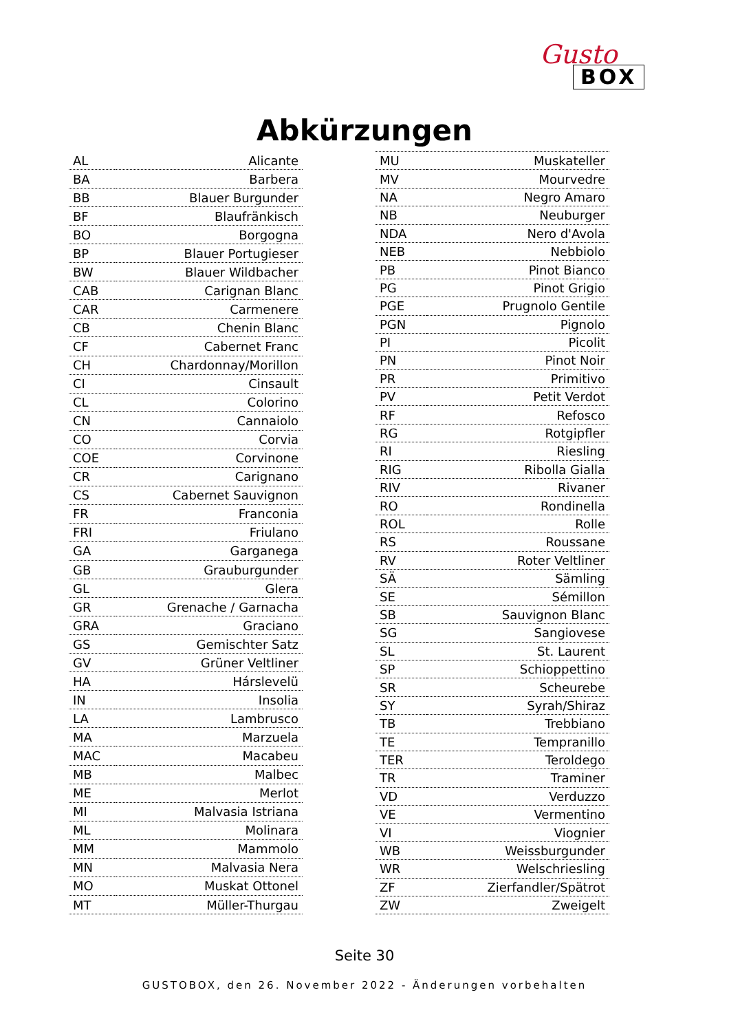Gusto
BOX
Abkürzungen
| AL | Alicante |
| BA | Barbera |
| BB | Blauer Burgunder |
| BF | Blaufränkisch |
| BO | Borgogna |
| BP | Blauer Portugieser |
| BW | Blauer Wildbacher |
| CAB | Carignan Blanc |
| CAR | Carmenere |
| CB | Chenin Blanc |
| CF | Cabernet Franc |
| CH | Chardonnay/Morillon |
| CI | Cinsault |
| CL | Colorino |
| CN | Cannaiolo |
| CO | Corvia |
| COE | Corvinone |
| CR | Carignano |
| CS | Cabernet Sauvignon |
| FR | Franconia |
| FRI | Friulano |
| GA | Garganega |
| GB | Grauburgunder |
| GL | Glera |
| GR | Grenache / Garnacha |
| GRA | Graciano |
| GS | Gemischter Satz |
| GV | Grüner Veltliner |
| HA | Hárslevelü |
| IN | Insolia |
| LA | Lambrusco |
| MA | Marzuela |
| MAC | Macabeu |
| MB | Malbec |
| ME | Merlot |
| MI | Malvasia Istriana |
| ML | Molinara |
| MM | Mammolo |
| MN | Malvasia Nera |
| MO | Muskat Ottonel |
| MT | Müller-Thurgau |
| MU | Muskateller |
| MV | Mourvedre |
| NA | Negro Amaro |
| NB | Neuburger |
| NDA | Nero d'Avola |
| NEB | Nebbiolo |
| PB | Pinot Bianco |
| PG | Pinot Grigio |
| PGE | Prugnolo Gentile |
| PGN | Pignolo |
| PI | Picolit |
| PN | Pinot Noir |
| PR | Primitivo |
| PV | Petit Verdot |
| RF | Refosco |
| RG | Rotgipfler |
| RI | Riesling |
| RIG | Ribolla Gialla |
| RIV | Rivaner |
| RO | Rondinella |
| ROL | Rolle |
| RS | Roussane |
| RV | Roter Veltliner |
| SÄ | Sämling |
| SE | Sémillon |
| SB | Sauvignon Blanc |
| SG | Sangiovese |
| SL | St. Laurent |
| SP | Schioppettino |
| SR | Scheurebe |
| SY | Syrah/Shiraz |
| TB | Trebbiano |
| TE | Tempranillo |
| TER | Teroldego |
| TR | Traminer |
| VD | Verduzzo |
| VE | Vermentino |
| VI | Viognier |
| WB | Weissburgunder |
| WR | Welschriesling |
| ZF | Zierfandler/Spätrot |
| ZW | Zweigelt |
Seite 30
GUSTOBOX, den 26. November 2022 - Änderungen vorbehalten